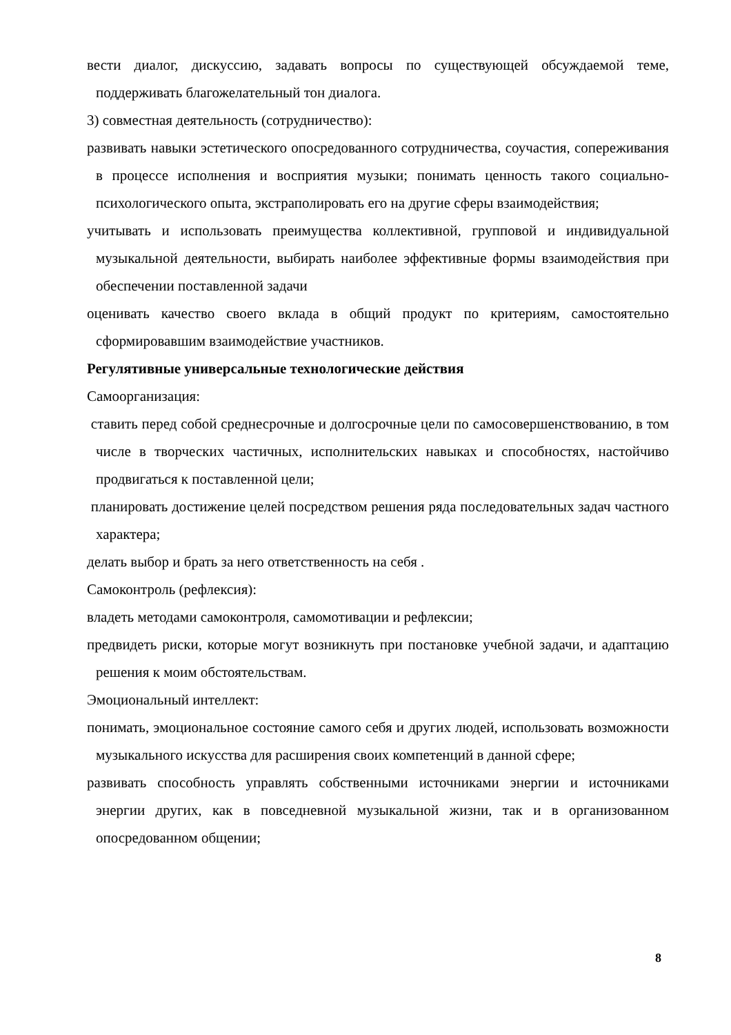вести диалог, дискуссию, задавать вопросы по существующей обсуждаемой теме, поддерживать благожелательный тон диалога.
3) совместная деятельность (сотрудничество):
развивать навыки эстетического опосредованного сотрудничества, соучастия, сопереживания в процессе исполнения и восприятия музыки; понимать ценность такого социально-психологического опыта, экстраполировать его на другие сферы взаимодействия;
учитывать и использовать преимущества коллективной, групповой и индивидуальной музыкальной деятельности, выбирать наиболее эффективные формы взаимодействия при обеспечении поставленной задачи
оценивать качество своего вклада в общий продукт по критериям, самостоятельно сформировавшим взаимодействие участников.
Регулятивные универсальные технологические действия
Самоорганизация:
ставить перед собой среднесрочные и долгосрочные цели по самосовершенствованию, в том числе в творческих частичных, исполнительских навыках и способностях, настойчиво продвигаться к поставленной цели;
планировать достижение целей посредством решения ряда последовательных задач частного характера;
делать выбор и брать за него ответственность на себя .
Самоконтроль (рефлексия):
владеть методами самоконтроля, самомотивации и рефлексии;
предвидеть риски, которые могут возникнуть при постановке учебной задачи, и адаптацию решения к моим обстоятельствам.
Эмоциональный интеллект:
понимать, эмоциональное состояние самого себя и других людей, использовать возможности музыкального искусства для расширения своих компетенций в данной сфере;
развивать способность управлять собственными источниками энергии и источниками энергии других, как в повседневной музыкальной жизни, так и в организованном опосредованном общении;
8